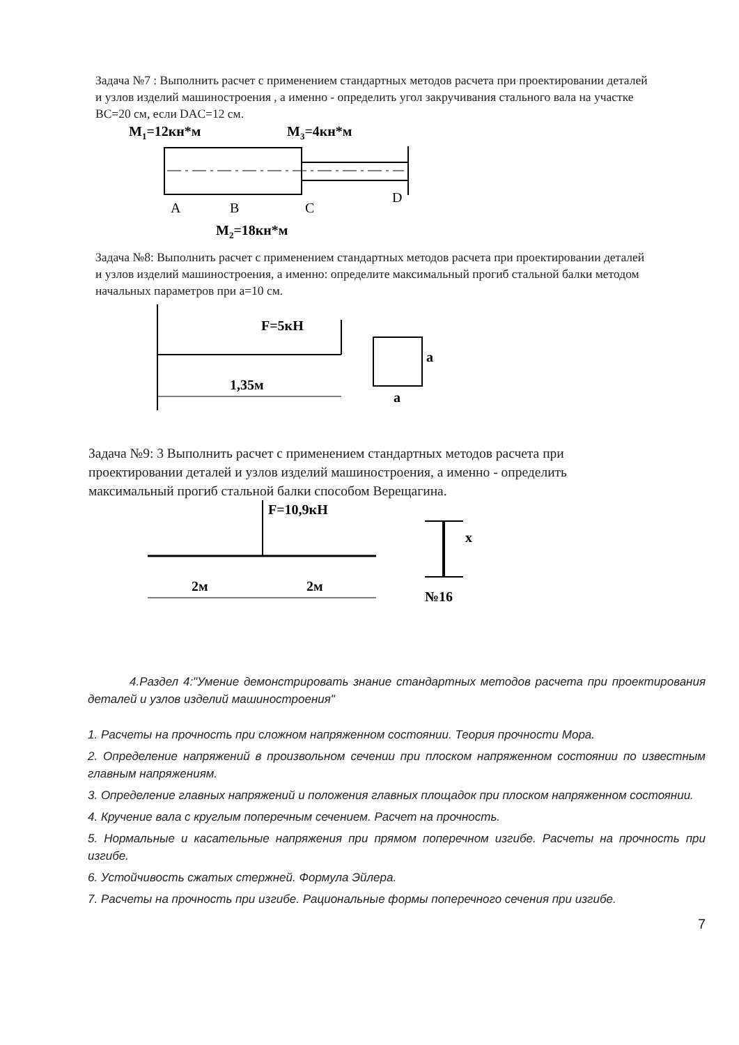Задача №7 : Выполнить расчет с применением стандартных методов расчета при проектировании деталей и узлов изделий машиностроения , а именно - определить угол закручивания стального вала на участке BC=20 см, если DAC=12 см.
M1=12кн*м
M3=4кн*м
A
B
C
D
M2=18кн*м
Задача №8: Выполнить расчет с применением стандартных методов расчета при проектировании деталей и узлов изделий машиностроения, а именно: определите максимальный прогиб стальной балки методом начальных параметров при a=10 см.
F=5кН
1,35м
a
a
Задача №9: 3 Выполнить расчет с применением стандартных методов расчета при проектировании деталей и узлов изделий машиностроения, а именно - определить максимальный прогиб стальной балки способом Верещагина.
F=10,9кН
2м
2м
№16
x
4.Раздел 4:"Умение демонстрировать знание стандартных методов расчета при проектирования деталей и узлов изделий машиностроения"
1. Расчеты на прочность при сложном напряженном состоянии. Теория прочности Мора.
2. Определение напряжений в произвольном сечении при плоском напряженном состоянии по известным главным напряжениям.
3. Определение главных напряжений и положения главных площадок при плоском напряженном состоянии.
4. Кручение вала с круглым поперечным сечением. Расчет на прочность.
5. Нормальные и касательные напряжения при прямом поперечном изгибе. Расчеты на прочность при изгибе.
6. Устойчивость сжатых стержней. Формула Эйлера.
7. Расчеты на прочность при изгибе. Рациональные формы поперечного сечения при изгибе.
7